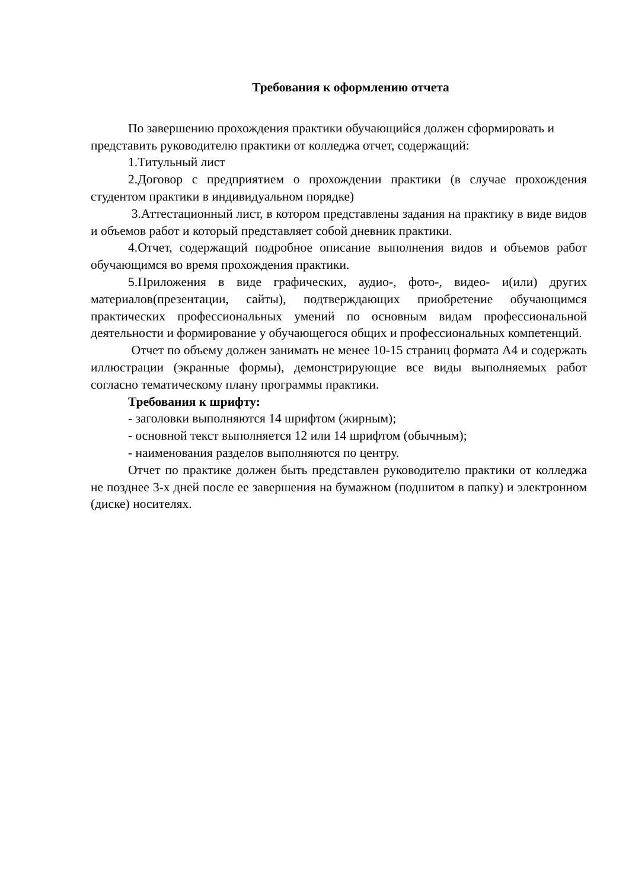Требования к оформлению отчета
По завершению прохождения практики обучающийся должен сформировать и представить руководителю практики от колледжа отчет, содержащий:
1.Титульный лист
2.Договор с предприятием о прохождении практики (в случае прохождения студентом практики в индивидуальном порядке)
3.Аттестационный лист, в котором представлены задания на практику в виде видов и объемов работ и который представляет собой дневник практики.
4.Отчет, содержащий подробное описание выполнения видов и объемов работ обучающимся во время прохождения практики.
5.Приложения в виде графических, аудио-, фото-, видео- и(или) других материалов(презентации, сайты), подтверждающих приобретение обучающимся практических профессиональных умений по основным видам профессиональной деятельности и формирование у обучающегося общих и профессиональных компетенций.
Отчет по объему должен занимать не менее 10-15 страниц формата А4 и содержать иллюстрации (экранные формы), демонстрирующие все виды выполняемых работ согласно тематическому плану программы практики.
Требования к шрифту:
- заголовки выполняются 14 шрифтом (жирным);
- основной текст выполняется 12 или 14 шрифтом (обычным);
- наименования разделов выполняются по центру.
Отчет по практике должен быть представлен руководителю практики от колледжа не позднее 3-х дней после ее завершения на бумажном (подшитом в папку) и электронном (диске) носителях.